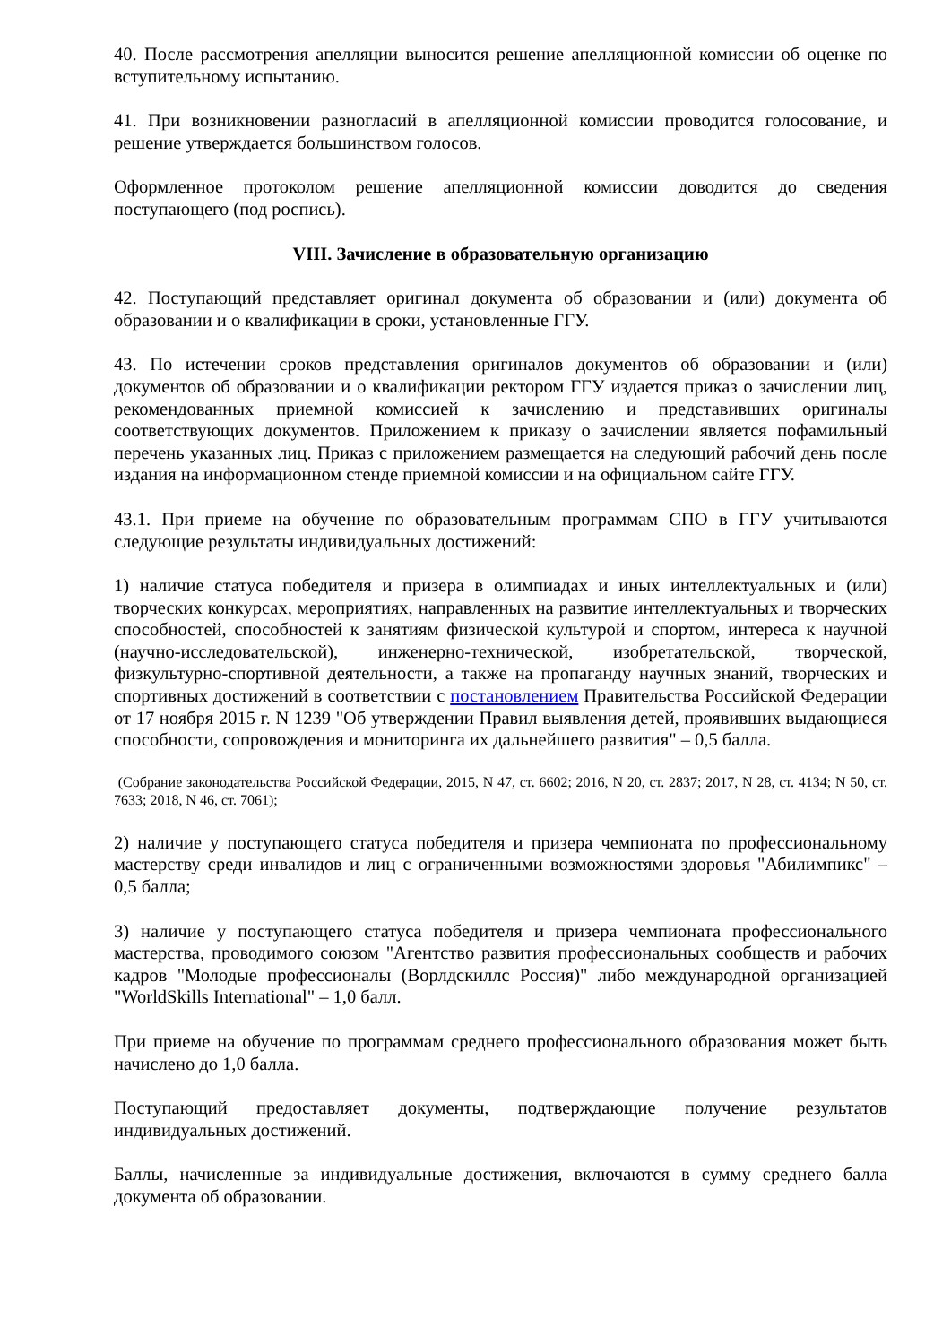40. После рассмотрения апелляции выносится решение апелляционной комиссии об оценке по вступительному испытанию.
41. При возникновении разногласий в апелляционной комиссии проводится голосование, и решение утверждается большинством голосов.
Оформленное протоколом решение апелляционной комиссии доводится до сведения поступающего (под роспись).
VIII. Зачисление в образовательную организацию
42. Поступающий представляет оригинал документа об образовании и (или) документа об образовании и о квалификации в сроки, установленные ГГУ.
43. По истечении сроков представления оригиналов документов об образовании и (или) документов об образовании и о квалификации ректором ГГУ издается приказ о зачислении лиц, рекомендованных приемной комиссией к зачислению и представивших оригиналы соответствующих документов. Приложением к приказу о зачислении является пофамильный перечень указанных лиц. Приказ с приложением размещается на следующий рабочий день после издания на информационном стенде приемной комиссии и на официальном сайте ГГУ.
43.1. При приеме на обучение по образовательным программам СПО в ГГУ учитываются следующие результаты индивидуальных достижений:
1) наличие статуса победителя и призера в олимпиадах и иных интеллектуальных и (или) творческих конкурсах, мероприятиях, направленных на развитие интеллектуальных и творческих способностей, способностей к занятиям физической культурой и спортом, интереса к научной (научно-исследовательской), инженерно-технической, изобретательской, творческой, физкультурно-спортивной деятельности, а также на пропаганду научных знаний, творческих и спортивных достижений в соответствии с постановлением Правительства Российской Федерации от 17 ноября 2015 г. N 1239 "Об утверждении Правил выявления детей, проявивших выдающиеся способности, сопровождения и мониторинга их дальнейшего развития" – 0,5 балла.
(Собрание законодательства Российской Федерации, 2015, N 47, ст. 6602; 2016, N 20, ст. 2837; 2017, N 28, ст. 4134; N 50, ст. 7633; 2018, N 46, ст. 7061);
2) наличие у поступающего статуса победителя и призера чемпионата по профессиональному мастерству среди инвалидов и лиц с ограниченными возможностями здоровья "Абилимпикс" – 0,5 балла;
3) наличие у поступающего статуса победителя и призера чемпионата профессионального мастерства, проводимого союзом "Агентство развития профессиональных сообществ и рабочих кадров "Молодые профессионалы (Ворлдскиллс Россия)" либо международной организацией "WorldSkills International" – 1,0 балл.
При приеме на обучение по программам среднего профессионального образования может быть начислено до 1,0 балла.
Поступающий предоставляет документы, подтверждающие получение результатов индивидуальных достижений.
Баллы, начисленные за индивидуальные достижения, включаются в сумму среднего балла документа об образовании.